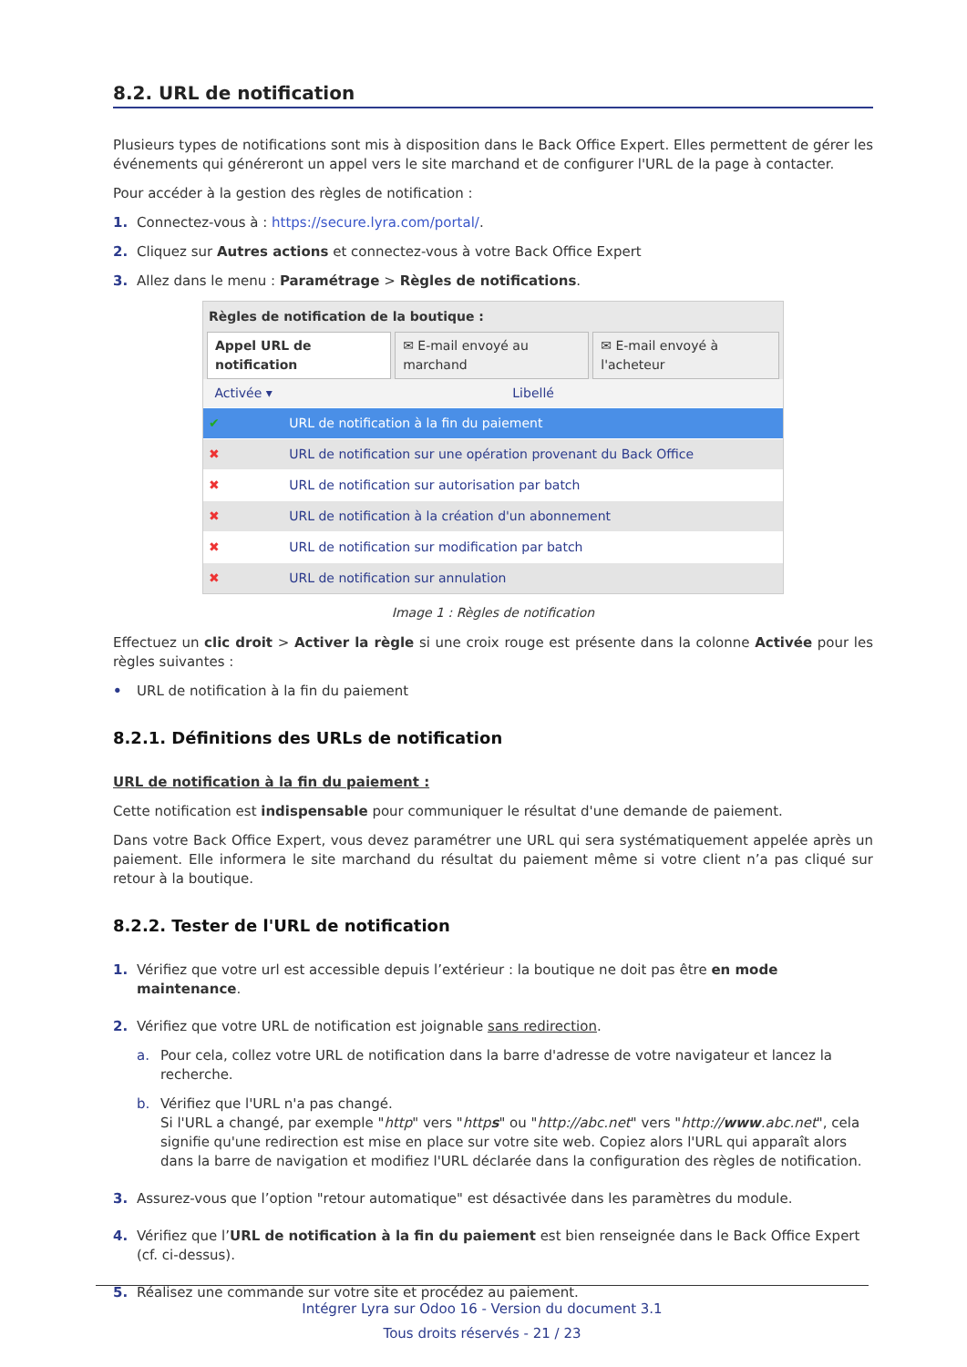8.2. URL de notification
Plusieurs types de notifications sont mis à disposition dans le Back Office Expert. Elles permettent de gérer les événements qui généreront un appel vers le site marchand et de configurer l'URL de la page à contacter.
Pour accéder à la gestion des règles de notification :
1. Connectez-vous à : https://secure.lyra.com/portal/.
2. Cliquez sur Autres actions et connectez-vous à votre Back Office Expert
3. Allez dans le menu : Paramétrage > Règles de notifications.
Règles de notification de la boutique :
Appel URL de notification ✉ E-mail envoyé au marchand ✉ E-mail envoyé à l'acheteur
| Activée ▾ | Libellé |
| --- | --- |
| ✔ | URL de notification à la fin du paiement |
| ✖ | URL de notification sur une opération provenant du Back Office |
| ✖ | URL de notification sur autorisation par batch |
| ✖ | URL de notification à la création d'un abonnement |
| ✖ | URL de notification sur modification par batch |
| ✖ | URL de notification sur annulation |
Image 1 : Règles de notification
Effectuez un clic droit > Activer la règle si une croix rouge est présente dans la colonne Activée pour les règles suivantes :
• URL de notification à la fin du paiement
8.2.1. Définitions des URLs de notification
URL de notification à la fin du paiement :
Cette notification est indispensable pour communiquer le résultat d'une demande de paiement.
Dans votre Back Office Expert, vous devez paramétrer une URL qui sera systématiquement appelée après un paiement. Elle informera le site marchand du résultat du paiement même si votre client n’a pas cliqué sur retour à la boutique.
8.2.2. Tester de l'URL de notification
1. Vérifiez que votre url est accessible depuis l’extérieur : la boutique ne doit pas être en mode maintenance.
2. Vérifiez que votre URL de notification est joignable sans redirection.
a. Pour cela, collez votre URL de notification dans la barre d'adresse de votre navigateur et lancez la recherche.
b. Vérifiez que l'URL n'a pas changé.
Si l'URL a changé, par exemple "http" vers "https" ou "http://abc.net" vers "http://www.abc.net", cela signifie qu'une redirection est mise en place sur votre site web. Copiez alors l'URL qui apparaît alors dans la barre de navigation et modifiez l'URL déclarée dans la configuration des règles de notification.
3. Assurez-vous que l’option "retour automatique" est désactivée dans les paramètres du module.
4. Vérifiez que l’URL de notification à la fin du paiement est bien renseignée dans le Back Office Expert (cf. ci-dessus).
5. Réalisez une commande sur votre site et procédez au paiement.
Intégrer Lyra sur Odoo 16 - Version du document 3.1
Tous droits réservés - 21 / 23